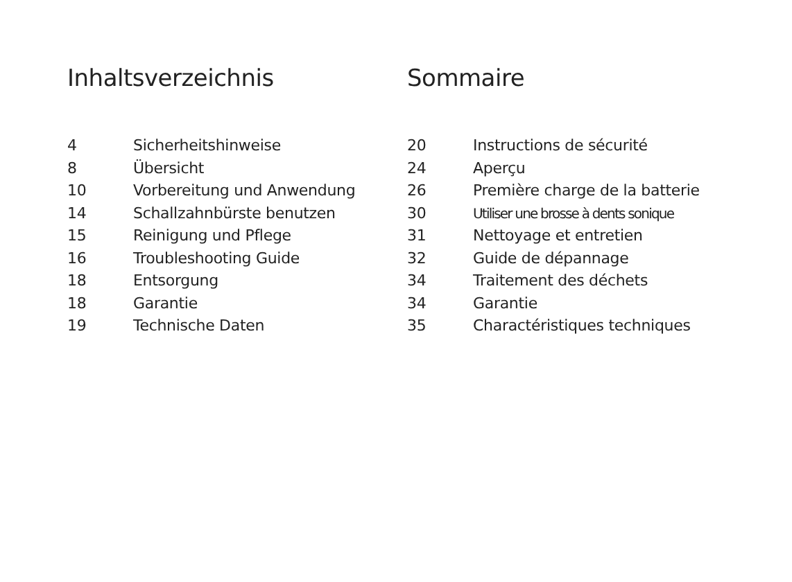Inhaltsverzeichnis
4 Sicherheitshinweise
8 Übersicht
10 Vorbereitung und Anwendung
14 Schallzahnbürste benutzen
15 Reinigung und Pflege
16 Troubleshooting Guide
18 Entsorgung
18 Garantie
19 Technische Daten
Sommaire
20 Instructions de sécurité
24 Aperçu
26 Première charge de la batterie
30 Utiliser une brosse à dents sonique
31 Nettoyage et entretien
32 Guide de dépannage
34 Traitement des déchets
34 Garantie
35 Charactéristiques techniques